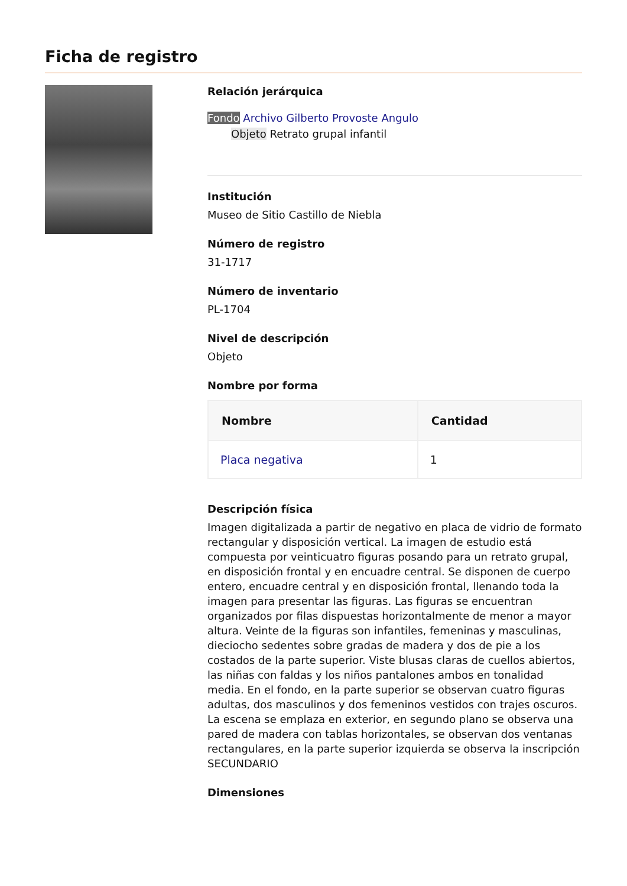Ficha de registro
Relación jerárquica
Fondo Archivo Gilberto Provoste Angulo
Objeto Retrato grupal infantil
Institución
Museo de Sitio Castillo de Niebla
Número de registro
31-1717
Número de inventario
PL-1704
Nivel de descripción
Objeto
Nombre por forma
| Nombre | Cantidad |
| --- | --- |
| Placa negativa | 1 |
Descripción física
Imagen digitalizada a partir de negativo en placa de vidrio de formato rectangular y disposición vertical. La imagen de estudio está compuesta por veinticuatro figuras posando para un retrato grupal, en disposición frontal y en encuadre central. Se disponen de cuerpo entero, encuadre central y en disposición frontal, llenando toda la imagen para presentar las figuras. Las figuras se encuentran organizados por filas dispuestas horizontalmente de menor a mayor altura. Veinte de la figuras son infantiles, femeninas y masculinas, dieciocho sedentes sobre gradas de madera y dos de pie a los costados de la parte superior. Viste blusas claras de cuellos abiertos, las niñas con faldas y los niños pantalones ambos en tonalidad media. En el fondo, en la parte superior se observan cuatro figuras adultas, dos masculinos y dos femeninos vestidos con trajes oscuros. La escena se emplaza en exterior, en segundo plano se observa una pared de madera con tablas horizontales, se observan dos ventanas rectangulares, en la parte superior izquierda se observa la inscripción SECUNDARIO
Dimensiones